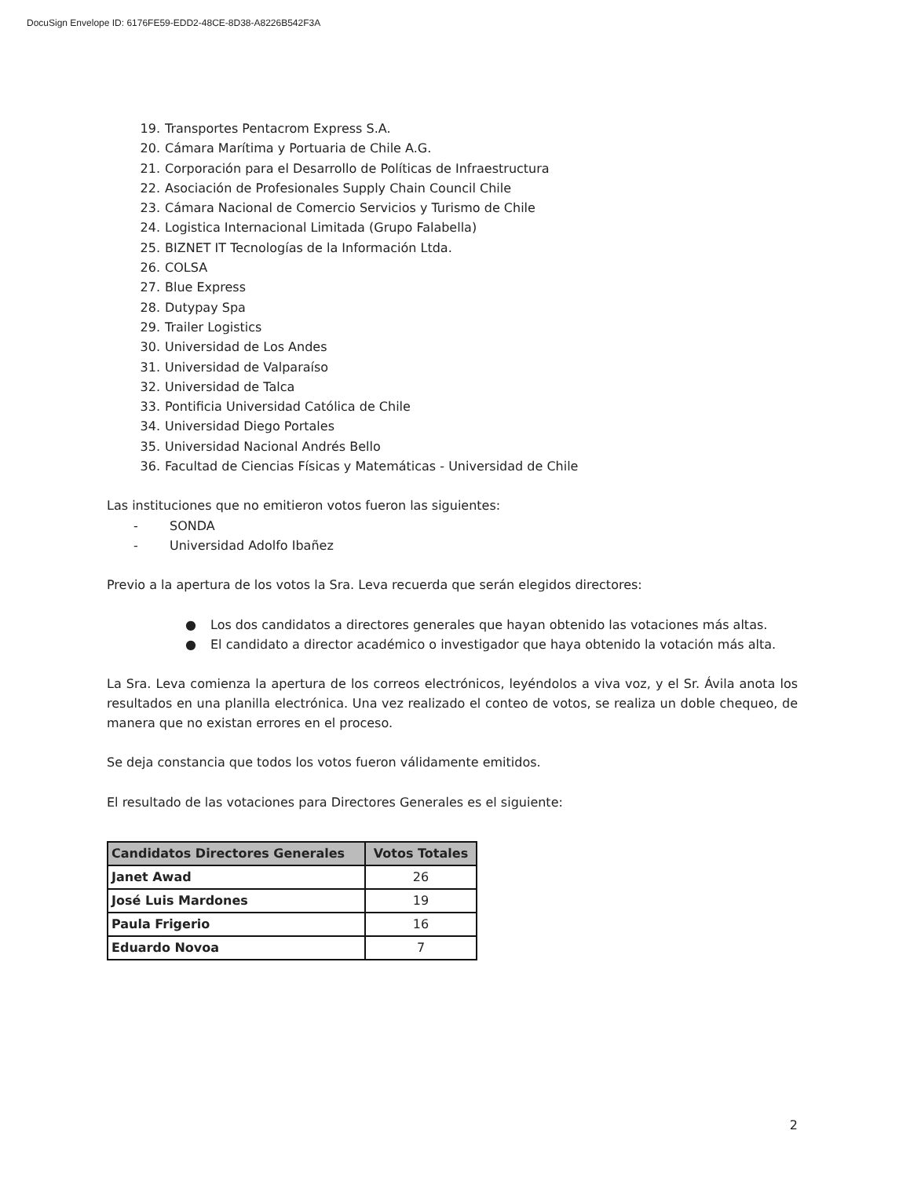DocuSign Envelope ID: 6176FE59-EDD2-48CE-8D38-A8226B542F3A
19. Transportes Pentacrom Express S.A.
20. Cámara Marítima y Portuaria de Chile A.G.
21. Corporación para el Desarrollo de Políticas de Infraestructura
22. Asociación de Profesionales Supply Chain Council Chile
23. Cámara Nacional de Comercio Servicios y Turismo de Chile
24. Logistica Internacional Limitada (Grupo Falabella)
25. BIZNET IT Tecnologías de la Información Ltda.
26. COLSA
27. Blue Express
28. Dutypay Spa
29. Trailer Logistics
30. Universidad de Los Andes
31. Universidad de Valparaíso
32. Universidad de Talca
33. Pontificia Universidad Católica de Chile
34. Universidad Diego Portales
35. Universidad Nacional Andrés Bello
36. Facultad de Ciencias Físicas y Matemáticas - Universidad de Chile
Las instituciones que no emitieron votos fueron las siguientes:
- SONDA
- Universidad Adolfo Ibañez
Previo a la apertura de los votos la Sra. Leva recuerda que serán elegidos directores:
● Los dos candidatos a directores generales que hayan obtenido las votaciones más altas.
● El candidato a director académico o investigador que haya obtenido la votación más alta.
La Sra. Leva comienza la apertura de los correos electrónicos, leyéndolos a viva voz, y el Sr. Ávila anota los resultados en una planilla electrónica. Una vez realizado el conteo de votos, se realiza un doble chequeo, de manera que no existan errores en el proceso.
Se deja constancia que todos los votos fueron válidamente emitidos.
El resultado de las votaciones para Directores Generales es el siguiente:
| Candidatos Directores Generales | Votos Totales |
| --- | --- |
| Janet Awad | 26 |
| José Luis Mardones | 19 |
| Paula Frigerio | 16 |
| Eduardo Novoa | 7 |
2